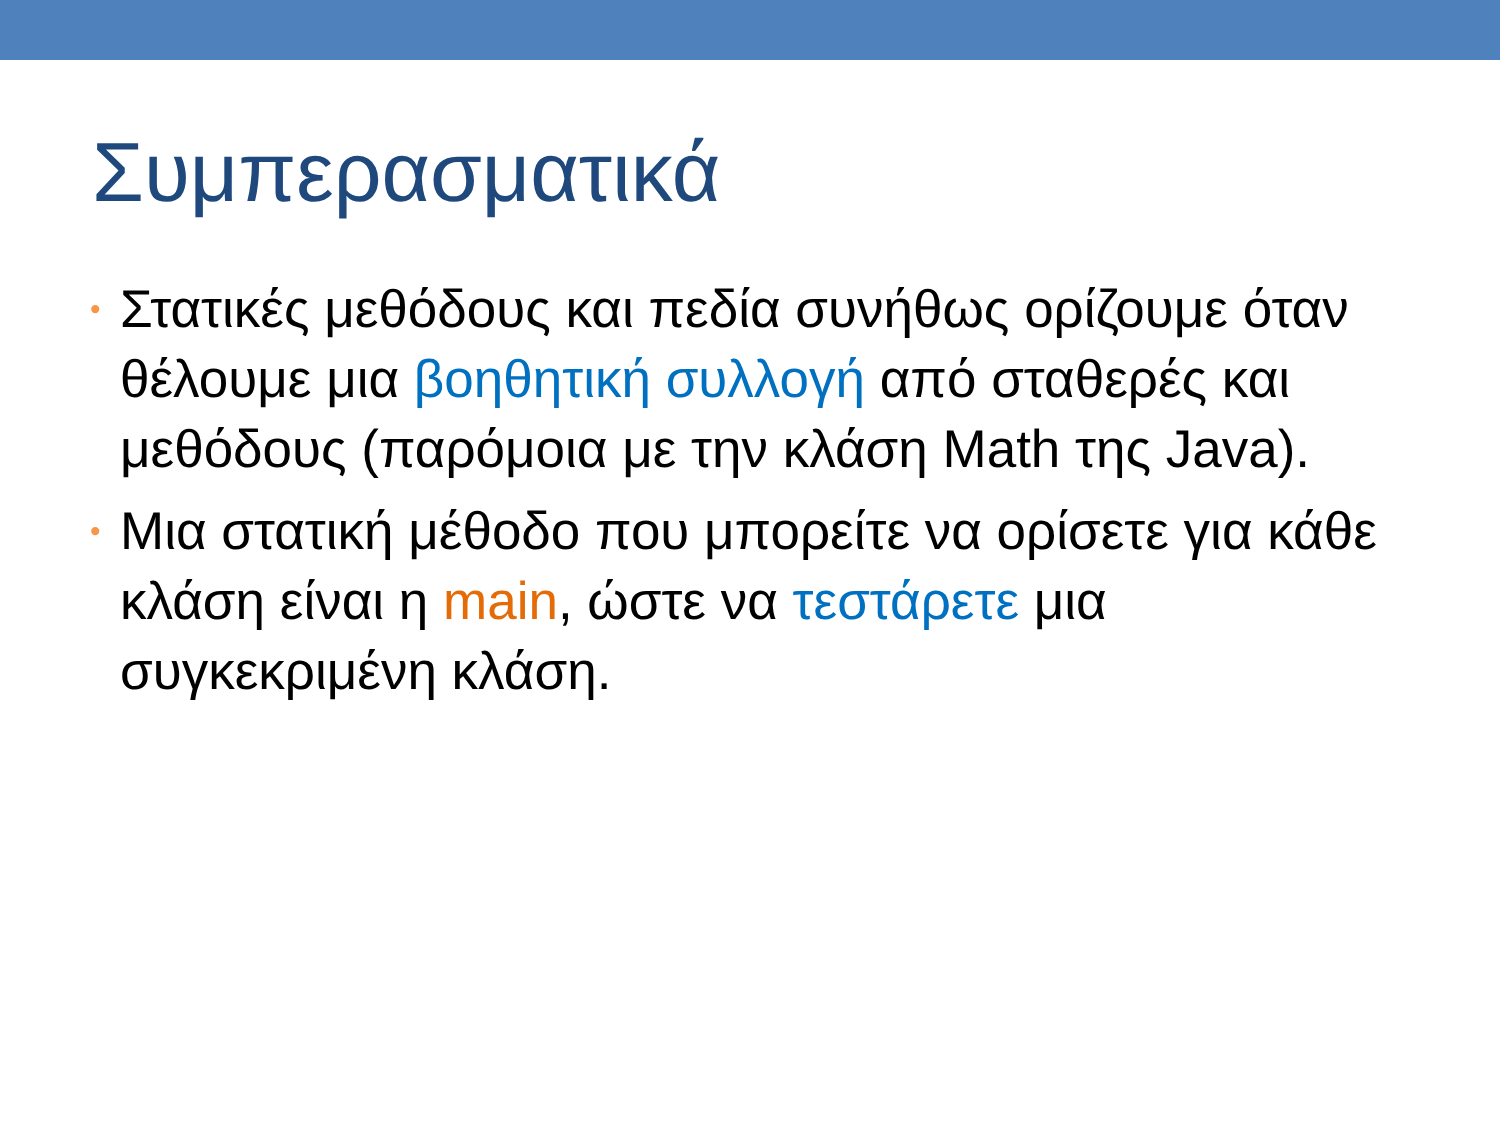Συμπερασματικά
• Στατικές μεθόδους και πεδία συνήθως ορίζουμε όταν θέλουμε μια βοηθητική συλλογή από σταθερές και μεθόδους (παρόμοια με την κλάση Math της Java).
• Μια στατική μέθοδο που μπορείτε να ορίσετε για κάθε κλάση είναι η main, ώστε να τεστάρετε μια συγκεκριμένη κλάση.